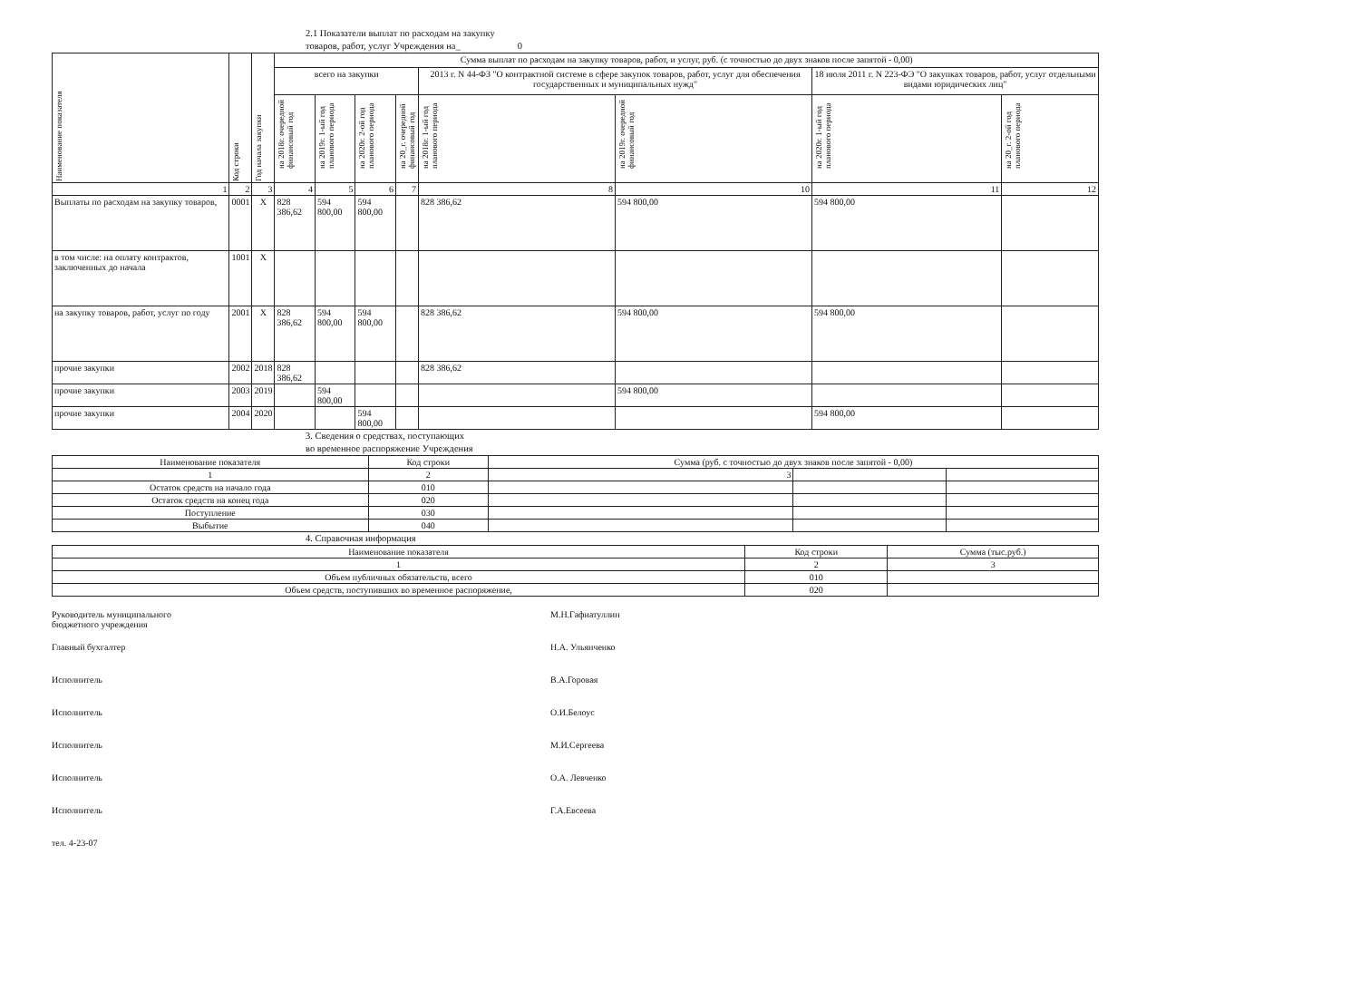2.1 Показатели выплат по расходам на закупку
товаров, работ, услуг Учреждения на_ 0
| Наименование показателя | Код строки | Год начала закупки | Сумма выплат по расходам на закупку товаров, работ, и услуг, руб. (с точностью до двух знаков после запятой - 0,00) | | | | | | | |
| --- | --- | --- | --- | --- | --- | --- | --- | --- | --- | --- |
| | | | всего на закупки | | | | 2013 г. N 44-ФЗ "О контрактной системе в сфере закупок товаров, работ, услуг для обеспечения государственных и муниципальных нужд" | | 18 июля 2011 г. N 223-ФЭ "О закупках товаров, работ, услуг отдельными видами юридических лиц" | |
| | | | на 2018г. очередной финансовый год | на 2019г. 1-ый год планового периода | на 2020г. 2-ой год планового периода | на 20_г. очередной финансовый год | на 2018г. 1-ый год планового периода | на 2019г. очередной финансовый год | на 2020г. 1-ый год планового периода | на 20_г. 2-ой год планового периода |
| 1 | 2 | 3 | 4 | 5 | 6 | 7 | 8 | 10 | 11 | 12 |
| Выплаты по расходам на закупку товаров, | 0001 | X | 828 386,62 | 594 800,00 | 594 800,00 | | 828 386,62 | 594 800,00 | 594 800,00 | |
| в том числе: на оплату контрактов, заключенных до начала | 1001 | X | | | | | | | | |
| на закупку товаров, работ, услуг по году | 2001 | X | 828 386,62 | 594 800,00 | 594 800,00 | | 828 386,62 | 594 800,00 | 594 800,00 | |
| прочие закупки | 2002 | 2018 | 828 386,62 | | | | 828 386,62 | | | |
| прочие закупки | 2003 | 2019 | | 594 800,00 | | | | 594 800,00 | | |
| прочие закупки | 2004 | 2020 | | | 594 800,00 | | | | 594 800,00 | |
3. Сведения о средствах, поступающих
во временное распоряжение Учреждения
| Наименование показателя | Код строки | Сумма (руб. с точностью до двух знаков после запятой - 0,00) | | |
| --- | --- | --- | --- | --- |
| 1 | 2 | 3 | | |
| Остаток средств на начало года | 010 | | | |
| Остаток средств на конец года | 020 | | | |
| Поступление | 030 | | | |
| Выбытие | 040 | | | |
4. Справочная информация
| Наименование показателя | Код строки | Сумма (тыс.руб.) |
| --- | --- | --- |
| 1 | 2 | 3 |
| Объем публичных обязательств, всего | 010 | |
| Объем средств, поступивших во временное распоряжение, | 020 | |
Руководитель муниципального
бюджетного учреждения М.Н.Гафиатуллин
Главный бухгалтер Н.А. Ульянченко
Исполнитель В.А.Горовая
Исполнитель О.И.Белоус
Исполнитель М.И.Сергеева
Исполнитель О.А. Левченко
Исполнитель Г.А.Евсеева
тел. 4-23-07